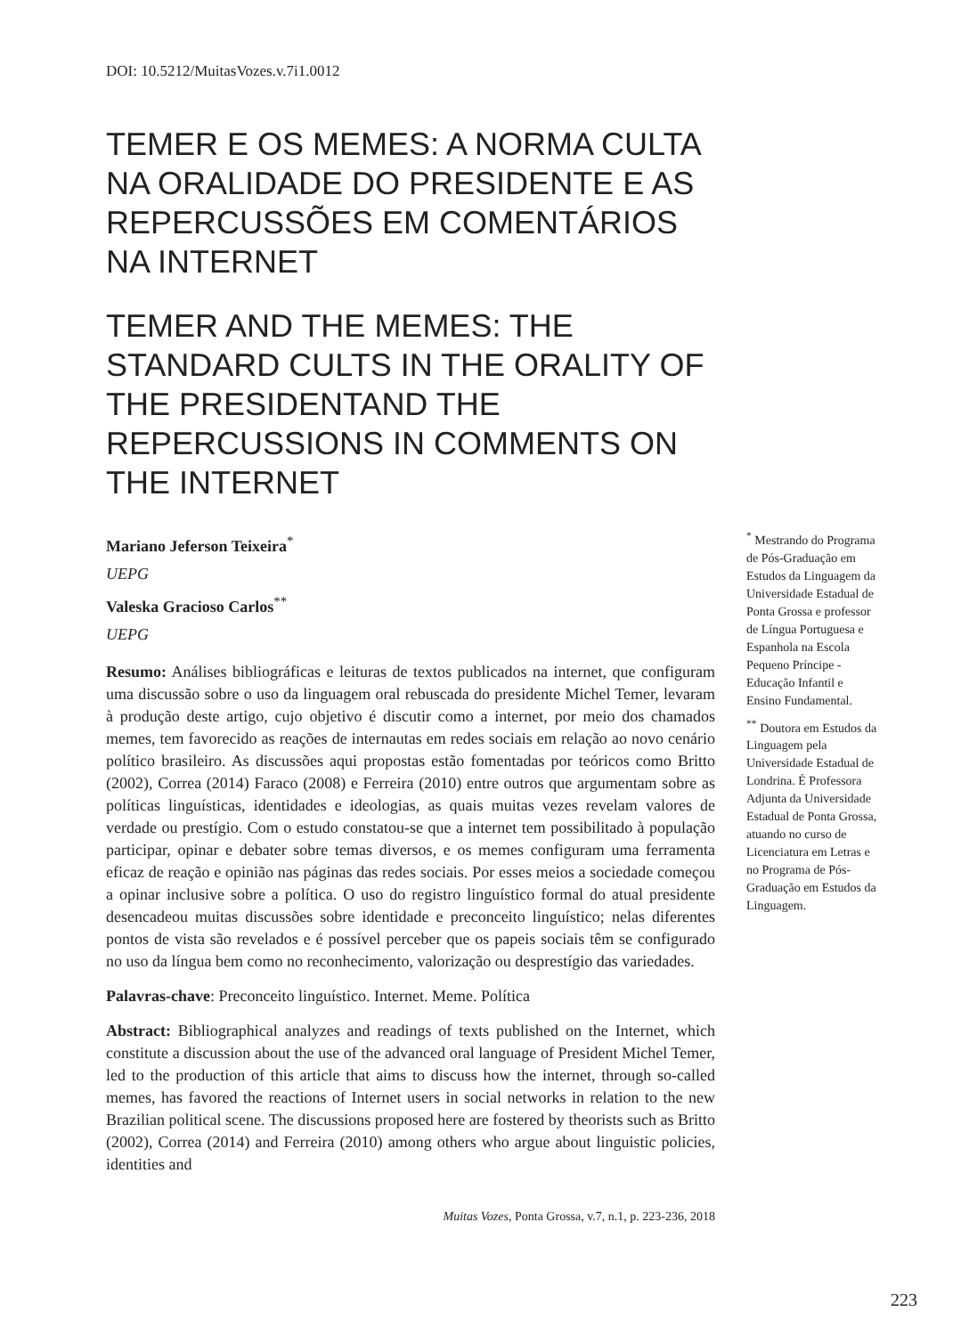DOI: 10.5212/MuitasVozes.v.7i1.0012
TEMER E OS MEMES: A NORMA CULTA NA ORALIDADE DO PRESIDENTE E AS REPERCUSSÕES EM COMENTÁRIOS NA INTERNET
TEMER AND THE MEMES: THE STANDARD CULTS IN THE ORALITY OF THE PRESIDENTAND THE REPERCUSSIONS IN COMMENTS ON THE INTERNET
Mariano Jeferson Teixeira<sup>*</sup>
UEPG
Valeska Gracioso Carlos<sup>**</sup>
UEPG
Resumo: Análises bibliográficas e leituras de textos publicados na internet, que configuram uma discussão sobre o uso da linguagem oral rebuscada do presidente Michel Temer, levaram à produção deste artigo, cujo objetivo é discutir como a internet, por meio dos chamados memes, tem favorecido as reações de internautas em redes sociais em relação ao novo cenário político brasileiro. As discussões aqui propostas estão fomentadas por teóricos como Britto (2002), Correa (2014) Faraco (2008) e Ferreira (2010) entre outros que argumentam sobre as políticas linguísticas, identidades e ideologias, as quais muitas vezes revelam valores de verdade ou prestígio. Com o estudo constatou-se que a internet tem possibilitado à população participar, opinar e debater sobre temas diversos, e os memes configuram uma ferramenta eficaz de reação e opinião nas páginas das redes sociais. Por esses meios a sociedade começou a opinar inclusive sobre a política. O uso do registro linguístico formal do atual presidente desencadeou muitas discussões sobre identidade e preconceito linguístico; nelas diferentes pontos de vista são revelados e é possível perceber que os papeis sociais têm se configurado no uso da língua bem como no reconhecimento, valorização ou desprestígio das variedades.
Palavras-chave: Preconceito linguístico. Internet. Meme. Política
Abstract: Bibliographical analyzes and readings of texts published on the Internet, which constitute a discussion about the use of the advanced oral language of President Michel Temer, led to the production of this article that aims to discuss how the internet, through so-called memes, has favored the reactions of Internet users in social networks in relation to the new Brazilian political scene. The discussions proposed here are fostered by theorists such as Britto (2002), Correa (2014) and Ferreira (2010) among others who argue about linguistic policies, identities and
<sup>*</sup> Mestrando do Programa de Pós-Graduação em Estudos da Linguagem da Universidade Estadual de Ponta Grossa e professor de Língua Portuguesa e Espanhola na Escola Pequeno Príncipe - Educação Infantil e Ensino Fundamental.
<sup>**</sup> Doutora em Estudos da Linguagem pela Universidade Estadual de Londrina. É Professora Adjunta da Universidade Estadual de Ponta Grossa, atuando no curso de Licenciatura em Letras e no Programa de Pós-Graduação em Estudos da Linguagem.
Muitas Vozes, Ponta Grossa, v.7, n.1, p. 223-236, 2018
223